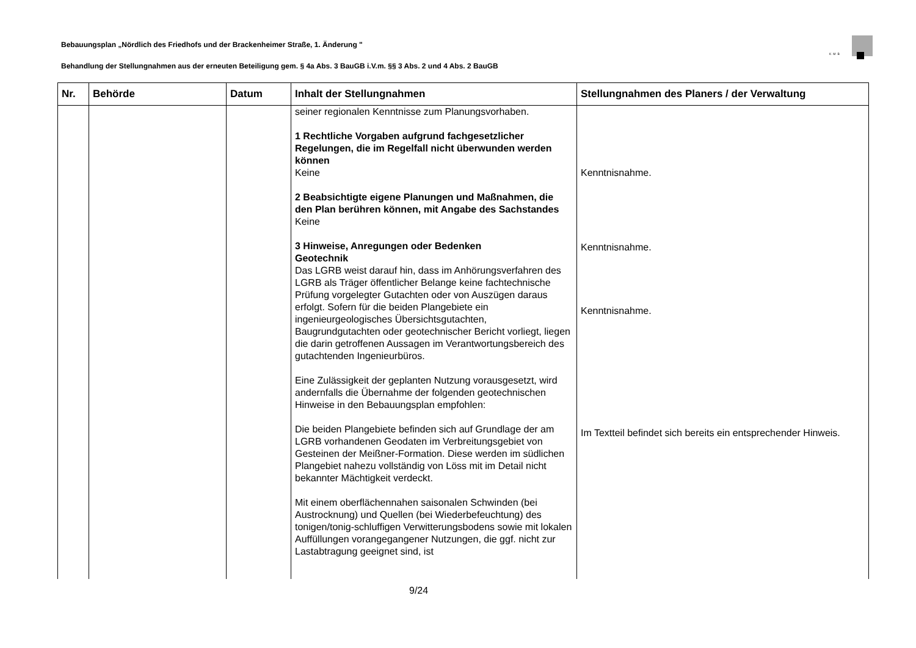Bebauungsplan „Nördlich des Friedhofs und der Brackenheimer Straße, 1. Änderung "
Behandlung der Stellungnahmen aus der erneuten Beteiligung gem. § 4a Abs. 3 BauGB i.V.m. §§ 3 Abs. 2 und 4 Abs. 2 BauGB
KMB
| Nr. | Behörde | Datum | Inhalt der Stellungnahmen | Stellungnahmen des Planers / der Verwaltung |
| --- | --- | --- | --- | --- |
| | | | seiner regionalen Kenntnisse zum Planungsvorhaben. 1 Rechtliche Vorgaben aufgrund fachgesetzlicher Regelungen, die im Regelfall nicht überwunden werden können Keine 2 Beabsichtigte eigene Planungen und Maßnahmen, die den Plan berühren können, mit Angabe des Sachstandes Keine 3 Hinweise, Anregungen oder Bedenken Geotechnik Das LGRB weist darauf hin, dass im Anhörungsverfahren des LGRB als Träger öffentlicher Belange keine fachtechnische Prüfung vorgelegter Gutachten oder von Auszügen daraus erfolgt. Sofern für die beiden Plangebiete ein ingenieurgeologisches Übersichtsgutachten, Baugrundgutachten oder geotechnischer Bericht vorliegt, liegen die darin getroffenen Aussagen im Verantwortungsbereich des gutachtenden Ingenieurbüros. Eine Zulässigkeit der geplanten Nutzung vorausgesetzt, wird andernfalls die Übernahme der folgenden geotechnischen Hinweise in den Bebauungsplan empfohlen: Die beiden Plangebiete befinden sich auf Grundlage der am LGRB vorhandenen Geodaten im Verbreitungsgebiet von Gesteinen der Meißner-Formation. Diese werden im südlichen Plangebiet nahezu vollständig von Löss mit im Detail nicht bekannter Mächtigkeit verdeckt. Mit einem oberflächennahen saisonalen Schwinden (bei Austrocknung) und Quellen (bei Wiederbefeuchtung) des tonigen/tonig-schluffigen Verwitterungsbodens sowie mit lokalen Auffüllungen vorangegangener Nutzungen, die ggf. nicht zur Lastabtragung geeignet sind, ist | Kenntnisnahme. Kenntnisnahme. Kenntnisnahme. Im Textteil befindet sich bereits ein entsprechender Hinweis. |
9/24